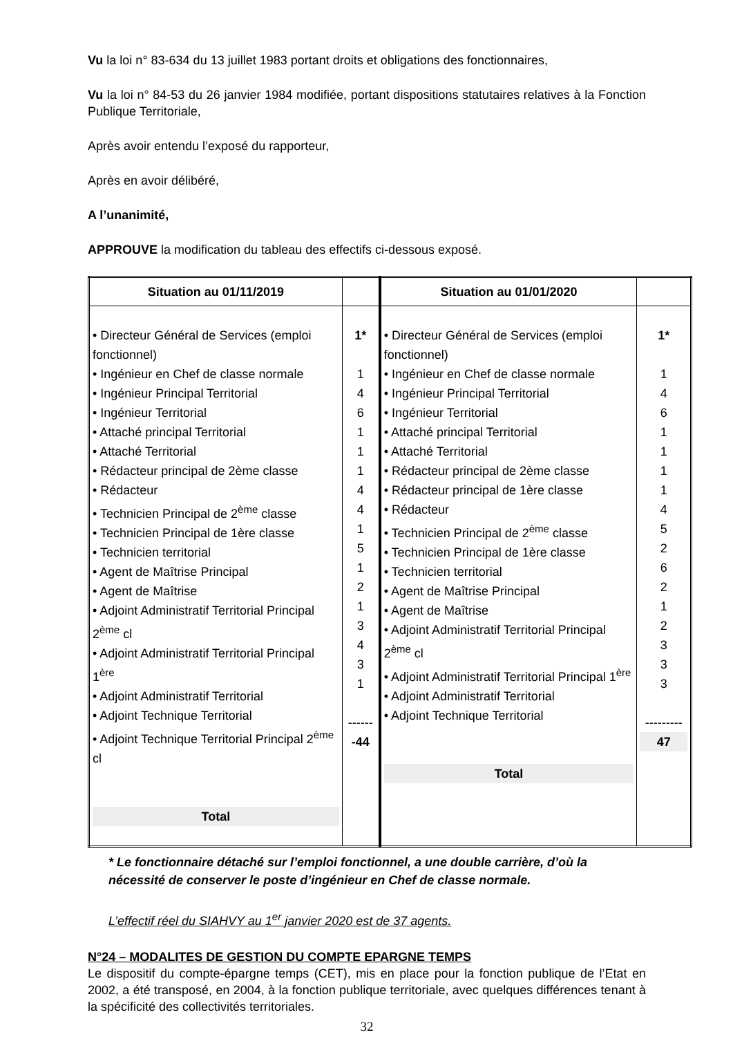Vu la loi n° 83-634 du 13 juillet 1983 portant droits et obligations des fonctionnaires,
Vu la loi n° 84-53 du 26 janvier 1984 modifiée, portant dispositions statutaires relatives à la Fonction Publique Territoriale,
Après avoir entendu l’exposé du rapporteur,
Après en avoir délibéré,
A l’unanimité,
APPROUVE la modification du tableau des effectifs ci-dessous exposé.
| Situation au 01/11/2019 | | Situation au 01/01/2020 | |
| --- | --- | --- | --- |
| • Directeur Général de Services (emploi fonctionnel) • Ingénieur en Chef de classe normale • Ingénieur Principal Territorial • Ingénieur Territorial • Attaché principal Territorial • Attaché Territorial • Rédacteur principal de 2ème classe • Rédacteur • Technicien Principal de 2<sup>ème</sup> classe • Technicien Principal de 1ère classe • Technicien territorial • Agent de Maîtrise Principal • Agent de Maîtrise • Adjoint Administratif Territorial Principal 2<sup>ème</sup> cl • Adjoint Administratif Territorial Principal 1<sup>ère</sup> • Adjoint Administratif Territorial • Adjoint Technique Territorial • Adjoint Technique Territorial Principal 2<sup>ème</sup> cl Total | 1* 1 4 6 1 1 1 4 4 1 5 1 2 1 3 4 3 1 ------ -44 | • Directeur Général de Services (emploi fonctionnel) • Ingénieur en Chef de classe normale • Ingénieur Principal Territorial • Ingénieur Territorial • Attaché principal Territorial • Attaché Territorial • Rédacteur principal de 2ème classe • Rédacteur principal de 1ère classe • Rédacteur • Technicien Principal de 2<sup>ème</sup> classe • Technicien Principal de 1ère classe • Technicien territorial • Agent de Maîtrise Principal • Agent de Maîtrise • Adjoint Administratif Territorial Principal 2<sup>ème</sup> cl • Adjoint Administratif Territorial Principal 1<sup>ère</sup> • Adjoint Administratif Territorial • Adjoint Technique Territorial Total | 1* 1 4 6 1 1 1 1 4 5 2 6 2 1 2 3 3 3 --------- 47 |
* Le fonctionnaire détaché sur l’emploi fonctionnel, a une double carrière, d’où la nécessité de conserver le poste d’ingénieur en Chef de classe normale.
L’effectif réel du SIAHVY au 1<sup>er</sup> janvier 2020 est de 37 agents.
N°24 – MODALITES DE GESTION DU COMPTE EPARGNE TEMPS
Le dispositif du compte-épargne temps (CET), mis en place pour la fonction publique de l’Etat en 2002, a été transposé, en 2004, à la fonction publique territoriale, avec quelques différences tenant à la spécificité des collectivités territoriales.
32